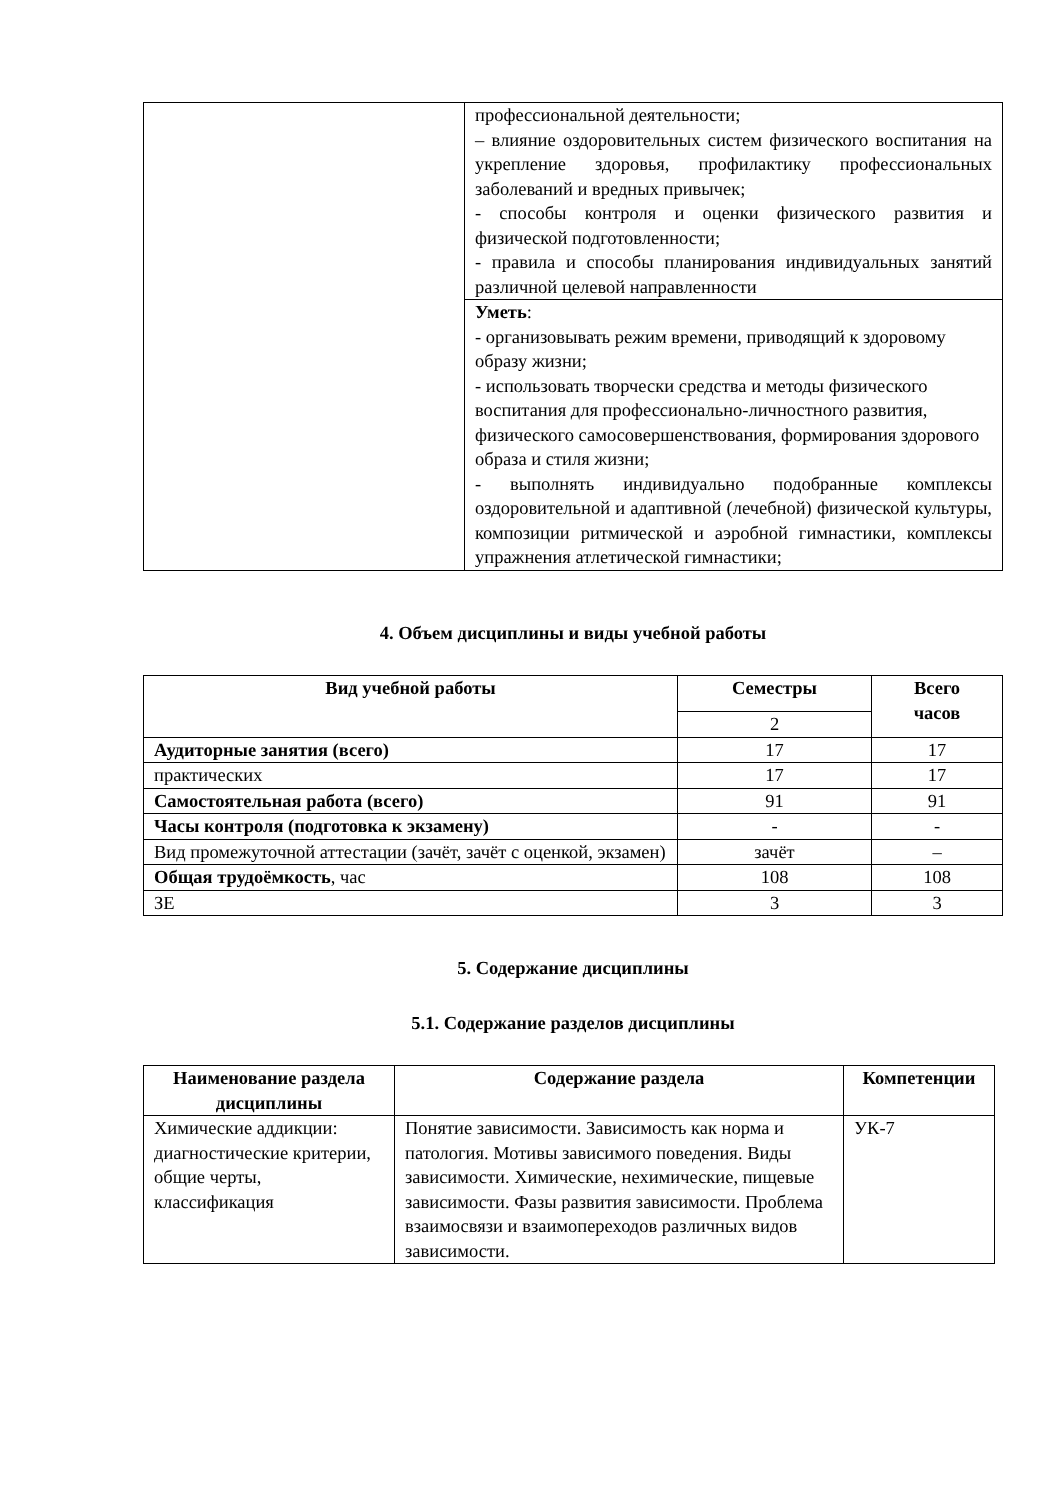| | профессиональной деятельности; – влияние оздоровительных систем физического воспитания на укрепление здоровья, профилактику профессиональных заболеваний и вредных привычек; - способы контроля и оценки физического развития и физической подготовленности; - правила и способы планирования индивидуальных занятий различной целевой направленности |
| | Уметь : - организовывать режим времени, приводящий к здоровому образу жизни; - использовать творчески средства и методы физического воспитания для профессионально-личностного развития, физического самосовершенствования, формирования здорового образа и стиля жизни; - выполнять индивидуально подобранные комплексы оздоровительной и адаптивной (лечебной) физической культуры, композиции ритмической и аэробной гимнастики, комплексы упражнения атлетической гимнастики; |
4. Объем дисциплины и виды учебной работы
| Вид учебной работы | Семестры | Всего часов |
| --- | --- | --- |
| | 2 | |
| Аудиторные занятия (всего) | 17 | 17 |
| практических | 17 | 17 |
| Самостоятельная работа (всего) | 91 | 91 |
| Часы контроля (подготовка к экзамену) | - | - |
| Вид промежуточной аттестации (зачёт, зачёт с оценкой, экзамен) | зачёт | – |
| Общая трудоёмкость , час | 108 | 108 |
| ЗЕ | 3 | 3 |
5. Содержание дисциплины
5.1. Содержание разделов дисциплины
| Наименование раздела дисциплины | Содержание раздела | Компетенции |
| --- | --- | --- |
| Химические аддикции: диагностические критерии, общие черты, классификация | Понятие зависимости. Зависимость как норма и патология. Мотивы зависимого поведения. Виды зависимости. Химические, нехимические, пищевые зависимости. Фазы развития зависимости. Проблема взаимосвязи и взаимопереходов различных видов зависимости. | УК-7 |